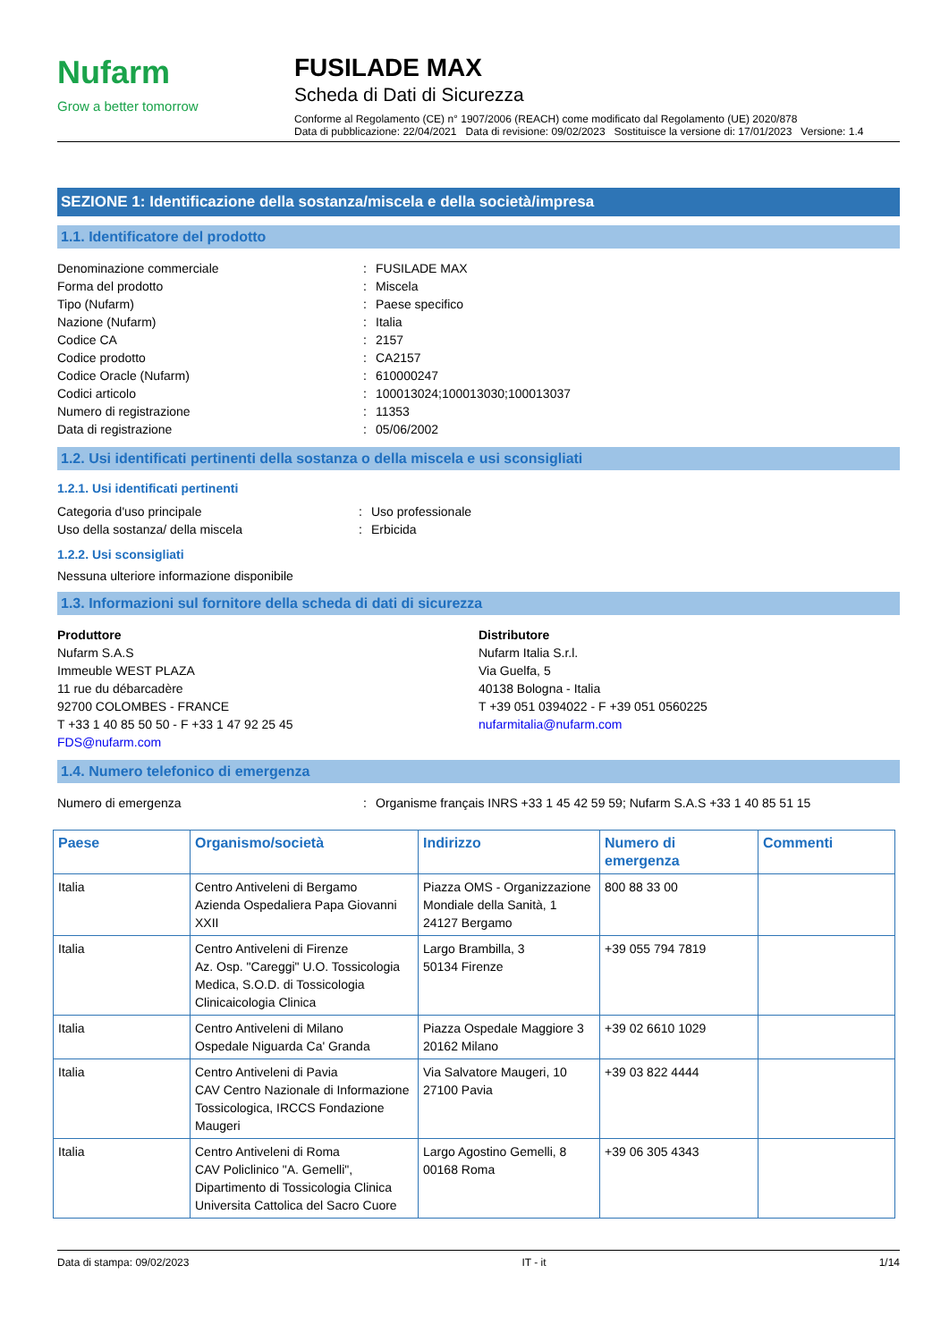Nufarm
Grow a better tomorrow
FUSILADE MAX
Scheda di Dati di Sicurezza
Conforme al Regolamento (CE) n° 1907/2006 (REACH) come modificato dal Regolamento (UE) 2020/878
Data di pubblicazione: 22/04/2021 Data di revisione: 09/02/2023 Sostituisce la versione di: 17/01/2023 Versione: 1.4
SEZIONE 1: Identificazione della sostanza/miscela e della società/impresa
1.1. Identificatore del prodotto
Denominazione commerciale: FUSILADE MAX
Forma del prodotto: Miscela
Tipo (Nufarm): Paese specifico
Nazione (Nufarm): Italia
Codice CA: 2157
Codice prodotto: CA2157
Codice Oracle (Nufarm): 610000247
Codici articolo: 100013024;100013030;100013037
Numero di registrazione: 11353
Data di registrazione: 05/06/2002
1.2. Usi identificati pertinenti della sostanza o della miscela e usi sconsigliati
1.2.1. Usi identificati pertinenti
Categoria d'uso principale: Uso professionale
Uso della sostanza/ della miscela: Erbicida
1.2.2. Usi sconsigliati
Nessuna ulteriore informazione disponibile
1.3. Informazioni sul fornitore della scheda di dati di sicurezza
Produttore
Nufarm S.A.S
Immeuble WEST PLAZA
11 rue du débarcadère
92700 COLOMBES - FRANCE
T +33 1 40 85 50 50 - F +33 1 47 92 25 45
FDS@nufarm.com
Distributore
Nufarm Italia S.r.l.
Via Guelfa, 5
40138 Bologna - Italia
T +39 051 0394022 - F +39 051 0560225
nufarmitalia@nufarm.com
1.4. Numero telefonico di emergenza
Numero di emergenza: Organisme français INRS +33 1 45 42 59 59; Nufarm S.A.S +33 1 40 85 51 15
| Paese | Organismo/società | Indirizzo | Numero di emergenza | Commenti |
| --- | --- | --- | --- | --- |
| Italia | Centro Antiveleni di Bergamo Azienda Ospedaliera Papa Giovanni XXII | Piazza OMS - Organizzazione Mondiale della Sanità, 1 24127 Bergamo | 800 88 33 00 | |
| Italia | Centro Antiveleni di Firenze Az. Osp. "Careggi" U.O. Tossicologia Medica, S.O.D. di Tossicologia Clinicaicologia Clinica | Largo Brambilla, 3 50134 Firenze | +39 055 794 7819 | |
| Italia | Centro Antiveleni di Milano Ospedale Niguarda Ca' Granda | Piazza Ospedale Maggiore 3 20162 Milano | +39 02 6610 1029 | |
| Italia | Centro Antiveleni di Pavia CAV Centro Nazionale di Informazione Tossicologica, IRCCS Fondazione Maugeri | Via Salvatore Maugeri, 10 27100 Pavia | +39 03 822 4444 | |
| Italia | Centro Antiveleni di Roma CAV Policlinico "A. Gemelli", Dipartimento di Tossicologia Clinica Universita Cattolica del Sacro Cuore | Largo Agostino Gemelli, 8 00168 Roma | +39 06 305 4343 | |
Data di stampa: 09/02/2023 IT - it 1/14